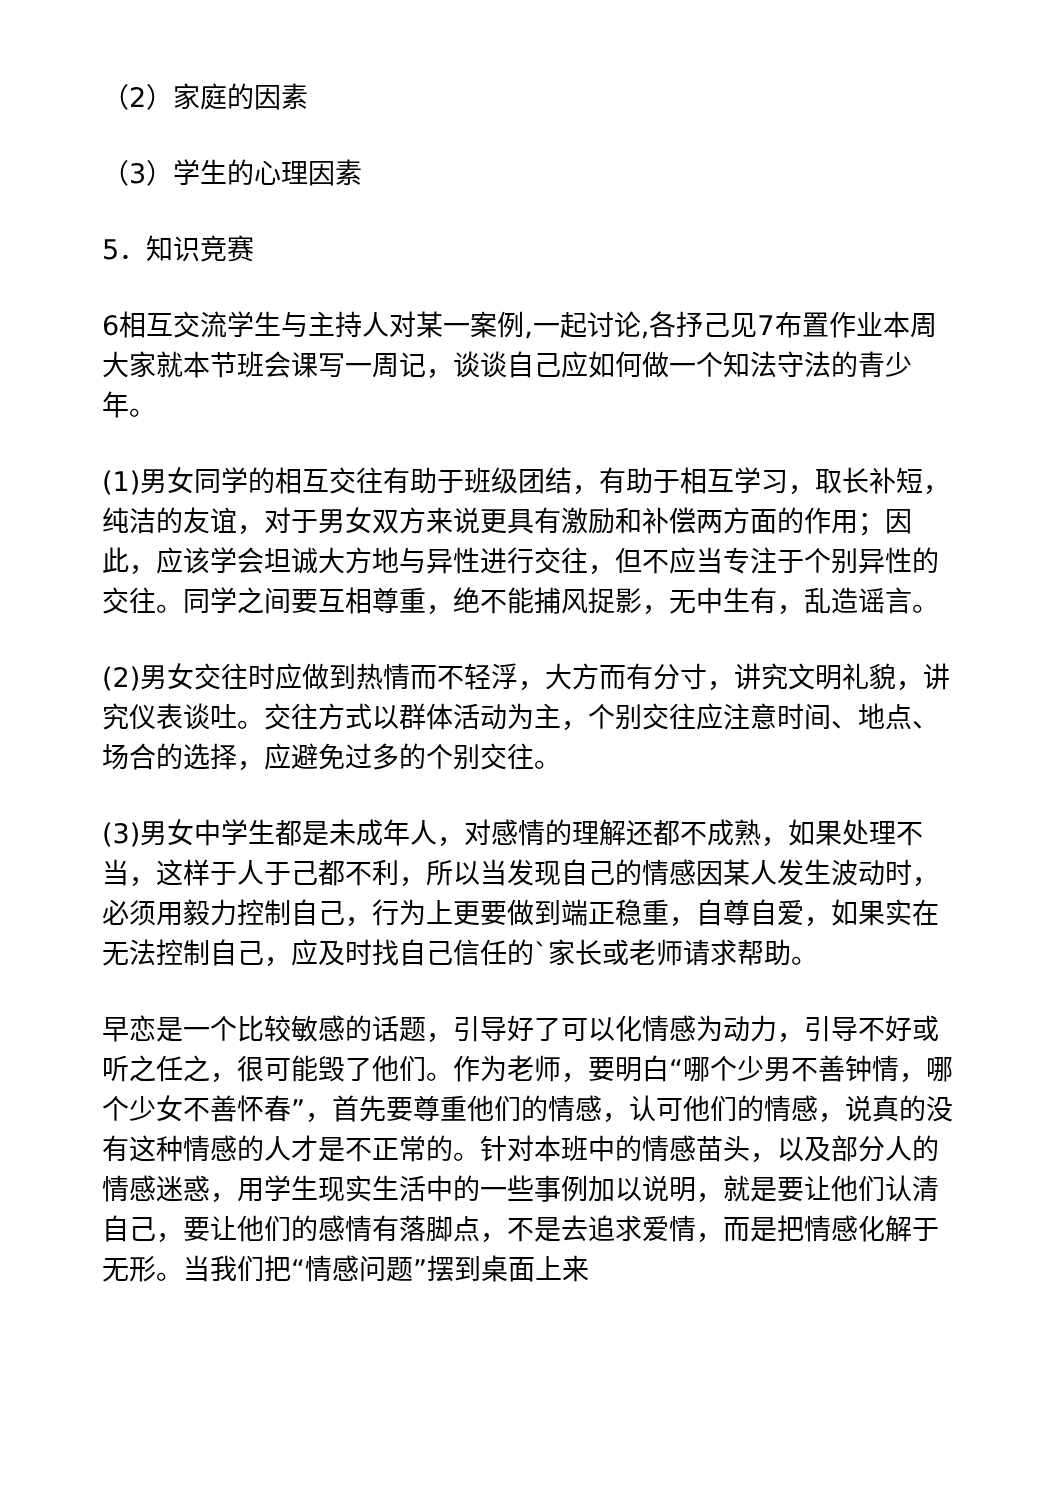（2）家庭的因素
（3）学生的心理因素
5．知识竞赛
6相互交流学生与主持人对某一案例,一起讨论,各抒己见7布置作业本周大家就本节班会课写一周记，谈谈自己应如何做一个知法守法的青少年。
(1)男女同学的相互交往有助于班级团结，有助于相互学习，取长补短，纯洁的友谊，对于男女双方来说更具有激励和补偿两方面的作用；因此，应该学会坦诚大方地与异性进行交往，但不应当专注于个别异性的交往。同学之间要互相尊重，绝不能捕风捉影，无中生有，乱造谣言。
(2)男女交往时应做到热情而不轻浮，大方而有分寸，讲究文明礼貌，讲究仪表谈吐。交往方式以群体活动为主，个别交往应注意时间、地点、场合的选择，应避免过多的个别交往。
(3)男女中学生都是未成年人，对感情的理解还都不成熟，如果处理不当，这样于人于己都不利，所以当发现自己的情感因某人发生波动时，必须用毅力控制自己，行为上更要做到端正稳重，自尊自爱，如果实在无法控制自己，应及时找自己信任的`家长或老师请求帮助。
早恋是一个比较敏感的话题，引导好了可以化情感为动力，引导不好或听之任之，很可能毁了他们。作为老师，要明白“哪个少男不善钟情，哪个少女不善怀春”，首先要尊重他们的情感，认可他们的情感，说真的没有这种情感的人才是不正常的。针对本班中的情感苗头，以及部分人的情感迷惑，用学生现实生活中的一些事例加以说明，就是要让他们认清自己，要让他们的感情有落脚点，不是去追求爱情，而是把情感化解于无形。当我们把“情感问题”摆到桌面上来